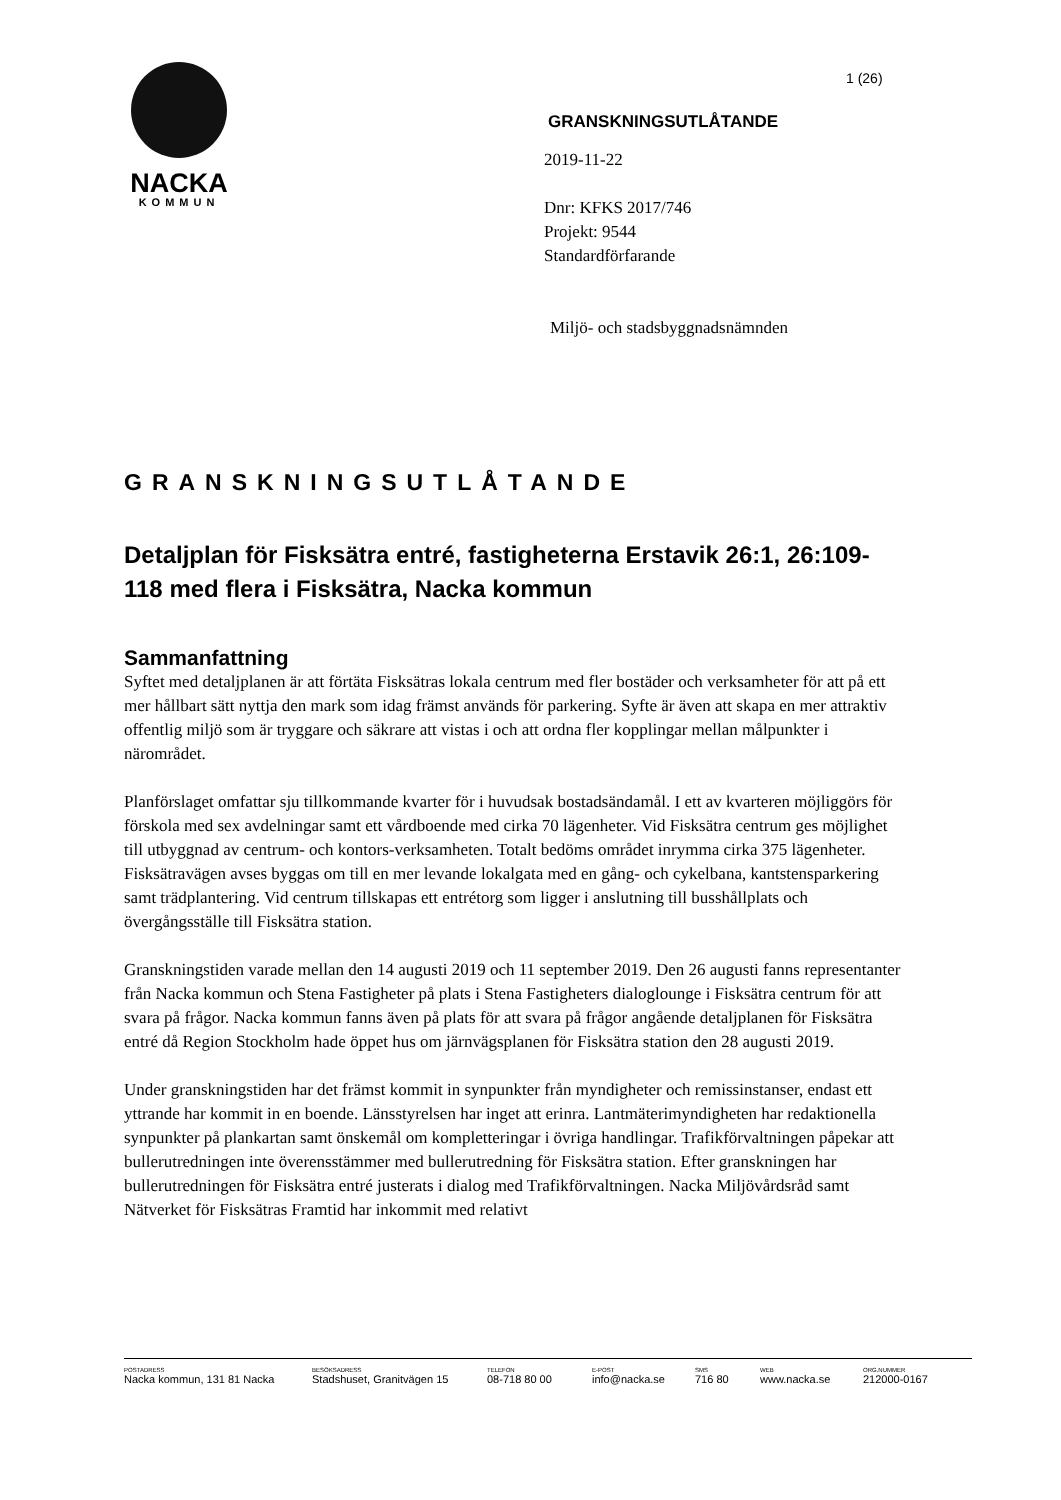NACKA
KOMMUN
1 (26)
GRANSKNINGSUTLÅTANDE
2019-11-22
Dnr: KFKS 2017/746
Projekt: 9544
Standardförfarande
Miljö- och stadsbyggnadsnämnden
GRANSKNINGSUTLÅTANDE
Detaljplan för Fisksätra entré, fastigheterna Erstavik 26:1, 26:109-118 med flera i Fisksätra, Nacka kommun
Sammanfattning
Syftet med detaljplanen är att förtäta Fisksätras lokala centrum med fler bostäder och verksamheter för att på ett mer hållbart sätt nyttja den mark som idag främst används för parkering. Syfte är även att skapa en mer attraktiv offentlig miljö som är tryggare och säkrare att vistas i och att ordna fler kopplingar mellan målpunkter i närområdet.
Planförslaget omfattar sju tillkommande kvarter för i huvudsak bostadsändamål. I ett av kvarteren möjliggörs för förskola med sex avdelningar samt ett vårdboende med cirka 70 lägenheter. Vid Fisksätra centrum ges möjlighet till utbyggnad av centrum- och kontors-verksamheten. Totalt bedöms området inrymma cirka 375 lägenheter. Fisksätravägen avses byggas om till en mer levande lokalgata med en gång- och cykelbana, kantstensparkering samt trädplantering. Vid centrum tillskapas ett entrétorg som ligger i anslutning till busshållplats och övergångsställe till Fisksätra station.
Granskningstiden varade mellan den 14 augusti 2019 och 11 september 2019. Den 26 augusti fanns representanter från Nacka kommun och Stena Fastigheter på plats i Stena Fastigheters dialoglounge i Fisksätra centrum för att svara på frågor. Nacka kommun fanns även på plats för att svara på frågor angående detaljplanen för Fisksätra entré då Region Stockholm hade öppet hus om järnvägsplanen för Fisksätra station den 28 augusti 2019.
Under granskningstiden har det främst kommit in synpunkter från myndigheter och remissinstanser, endast ett yttrande har kommit in en boende. Länsstyrelsen har inget att erinra. Lantmäterimyndigheten har redaktionella synpunkter på plankartan samt önskemål om kompletteringar i övriga handlingar. Trafikförvaltningen påpekar att bullerutredningen inte överensstämmer med bullerutredning för Fisksätra station. Efter granskningen har bullerutredningen för Fisksätra entré justerats i dialog med Trafikförvaltningen. Nacka Miljövårdsråd samt Nätverket för Fisksätras Framtid har inkommit med relativt
POSTADRESS
Nacka kommun, 131 81 Nacka
BESÖKSADRESS
Stadshuset, Granitvägen 15
TELEFON
08-718 80 00
E-POST
info@nacka.se
SMS
716 80
WEB
www.nacka.se
ORG.NUMMER
212000-0167